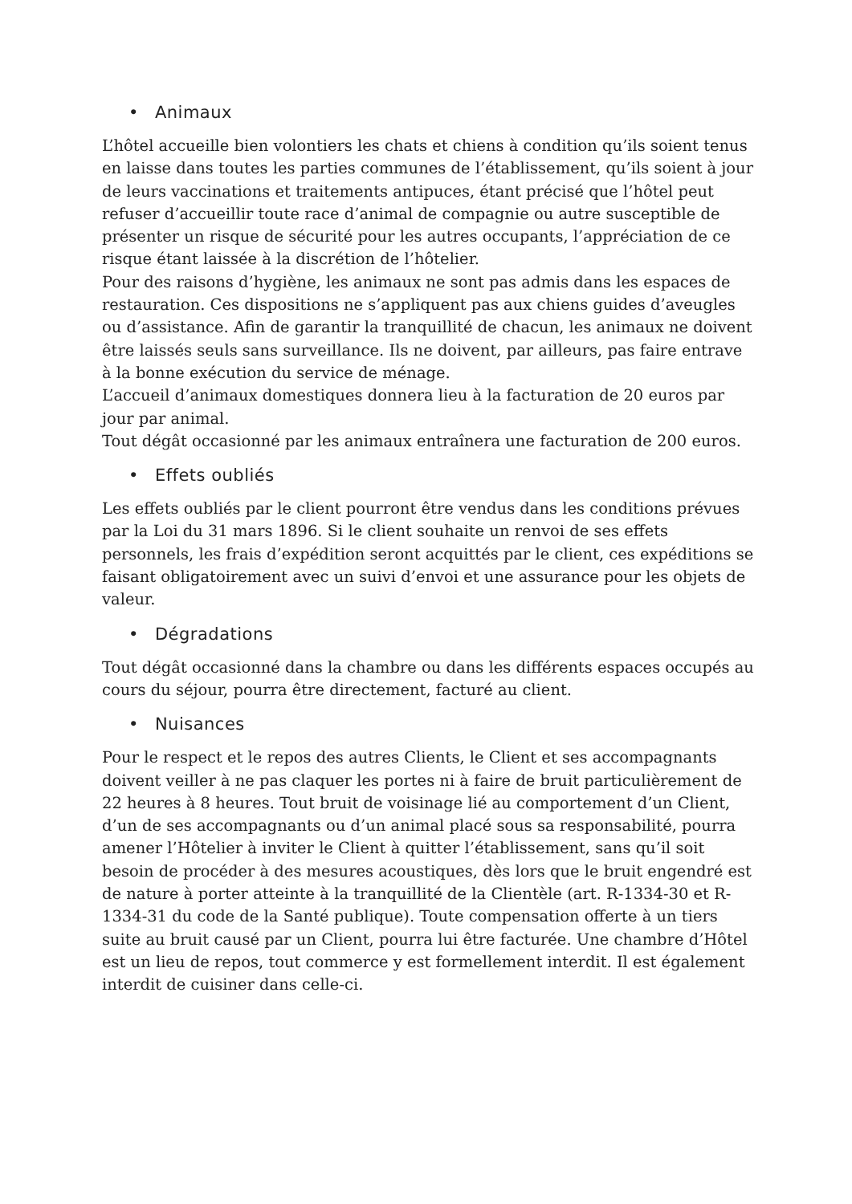• Animaux
L’hôtel accueille bien volontiers les chats et chiens à condition qu’ils soient tenus en laisse dans toutes les parties communes de l’établissement, qu’ils soient à jour de leurs vaccinations et traitements antipuces, étant précisé que l’hôtel peut refuser d’accueillir toute race d’animal de compagnie ou autre susceptible de présenter un risque de sécurité pour les autres occupants, l’appréciation de ce risque étant laissée à la discrétion de l’hôtelier.
Pour des raisons d’hygiène, les animaux ne sont pas admis dans les espaces de restauration. Ces dispositions ne s’appliquent pas aux chiens guides d’aveugles ou d’assistance. Afin de garantir la tranquillité de chacun, les animaux ne doivent être laissés seuls sans surveillance. Ils ne doivent, par ailleurs, pas faire entrave à la bonne exécution du service de ménage.
L’accueil d’animaux domestiques donnera lieu à la facturation de 20 euros par jour par animal.
Tout dégât occasionné par les animaux entraînera une facturation de 200 euros.
• Effets oubliés
Les effets oubliés par le client pourront être vendus dans les conditions prévues par la Loi du 31 mars 1896. Si le client souhaite un renvoi de ses effets personnels, les frais d’expédition seront acquittés par le client, ces expéditions se faisant obligatoirement avec un suivi d’envoi et une assurance pour les objets de valeur.
• Dégradations
Tout dégât occasionné dans la chambre ou dans les différents espaces occupés au cours du séjour, pourra être directement, facturé au client.
• Nuisances
Pour le respect et le repos des autres Clients, le Client et ses accompagnants doivent veiller à ne pas claquer les portes ni à faire de bruit particulièrement de 22 heures à 8 heures. Tout bruit de voisinage lié au comportement d’un Client, d’un de ses accompagnants ou d’un animal placé sous sa responsabilité, pourra amener l’Hôtelier à inviter le Client à quitter l’établissement, sans qu’il soit besoin de procéder à des mesures acoustiques, dès lors que le bruit engendré est de nature à porter atteinte à la tranquillité de la Clientèle (art. R-1334-30 et R-1334-31 du code de la Santé publique). Toute compensation offerte à un tiers suite au bruit causé par un Client, pourra lui être facturée. Une chambre d’Hôtel est un lieu de repos, tout commerce y est formellement interdit. Il est également interdit de cuisiner dans celle-ci.